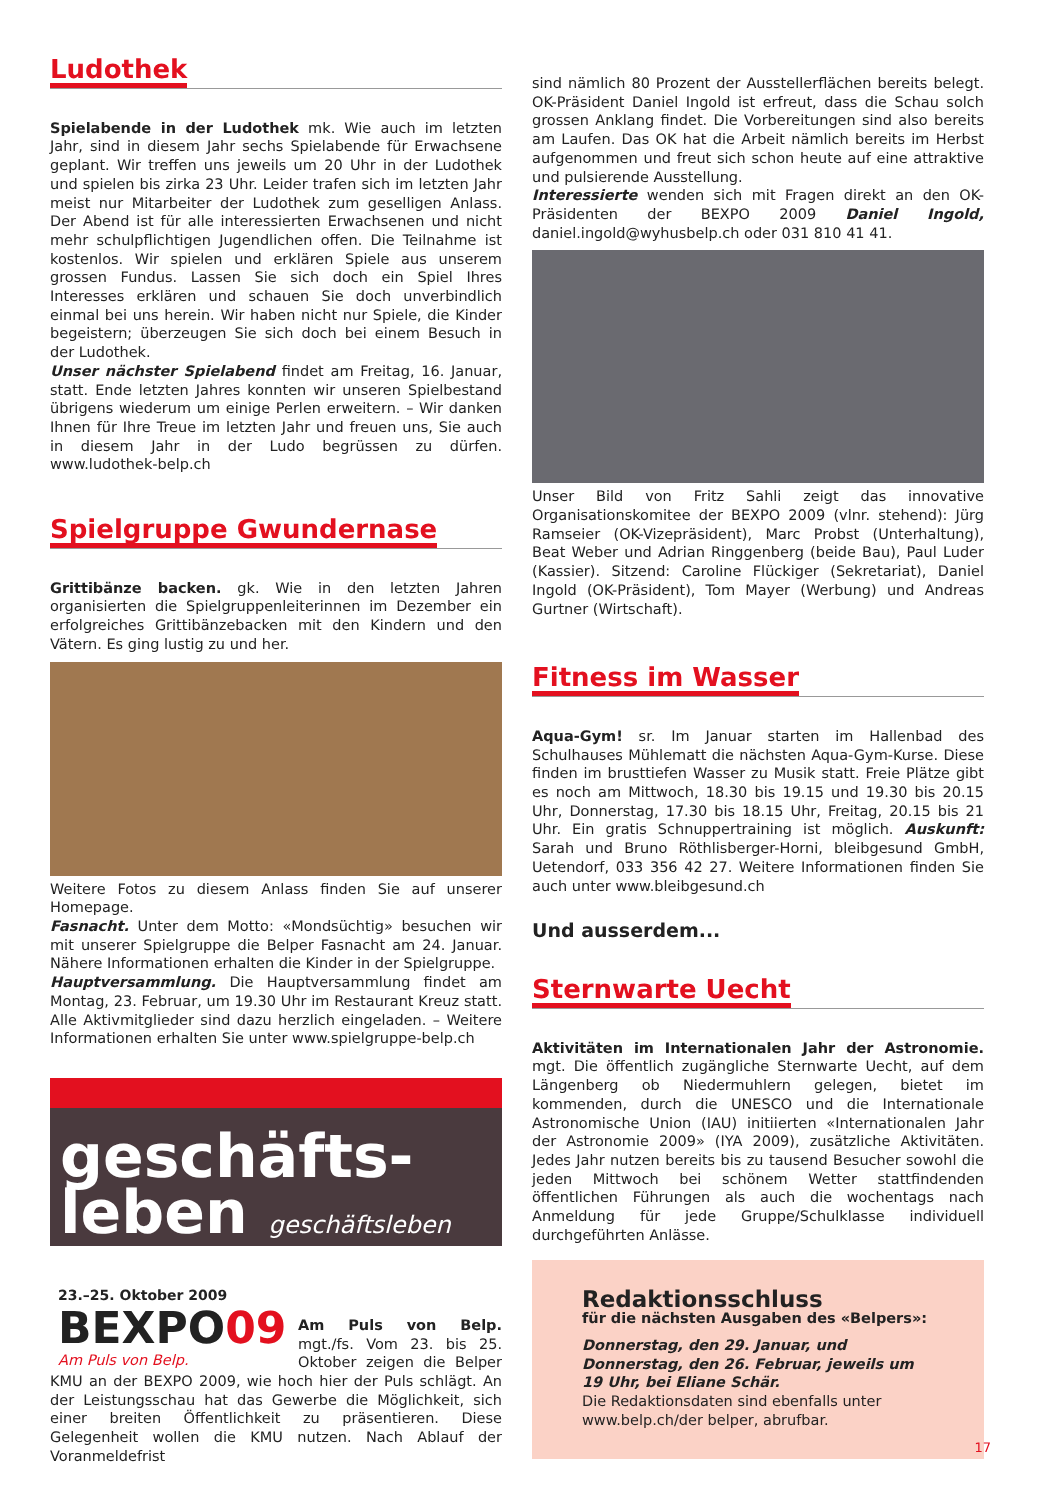Ludothek
Spielabende in der Ludothek mk. Wie auch im letzten Jahr, sind in diesem Jahr sechs Spielabende für Erwachsene geplant. Wir treffen uns jeweils um 20 Uhr in der Ludothek und spielen bis zirka 23 Uhr. Leider trafen sich im letzten Jahr meist nur Mitarbeiter der Ludothek zum geselligen Anlass. Der Abend ist für alle interessierten Erwachsenen und nicht mehr schulpflichtigen Jugendlichen offen. Die Teilnahme ist kostenlos. Wir spielen und erklären Spiele aus unserem grossen Fundus. Lassen Sie sich doch ein Spiel Ihres Interesses erklären und schauen Sie doch unverbindlich einmal bei uns herein. Wir haben nicht nur Spiele, die Kinder begeistern; überzeugen Sie sich doch bei einem Besuch in der Ludothek.
Unser nächster Spielabend findet am Freitag, 16. Januar, statt. Ende letzten Jahres konnten wir unseren Spielbestand übrigens wiederum um einige Perlen erweitern. – Wir danken Ihnen für Ihre Treue im letzten Jahr und freuen uns, Sie auch in diesem Jahr in der Ludo begrüssen zu dürfen. www.ludothek-belp.ch
Spielgruppe Gwundernase
Grittibänze backen. gk. Wie in den letzten Jahren organisierten die Spielgruppenleiterinnen im Dezember ein erfolgreiches Grittibänzebacken mit den Kindern und den Vätern. Es ging lustig zu und her.
Weitere Fotos zu diesem Anlass finden Sie auf unserer Homepage.
Fasnacht. Unter dem Motto: «Mondsüchtig» besuchen wir mit unserer Spielgruppe die Belper Fasnacht am 24. Januar. Nähere Informationen erhalten die Kinder in der Spielgruppe.
Hauptversammlung. Die Hauptversammlung findet am Montag, 23. Februar, um 19.30 Uhr im Restaurant Kreuz statt. Alle Aktivmitglieder sind dazu herzlich eingeladen. – Weitere Informationen erhalten Sie unter www.spielgruppe-belp.ch
geschäfts-
leben geschäftsleben
23.–25. Oktober 2009
BEXPO09
Am Puls von Belp.
Am Puls von Belp. mgt./fs. Vom 23. bis 25. Oktober zeigen die Belper KMU an der BEXPO 2009, wie hoch hier der Puls schlägt. An der Leistungsschau hat das Gewerbe die Möglichkeit, sich einer breiten Öffentlichkeit zu präsentieren. Diese Gelegenheit wollen die KMU nutzen. Nach Ablauf der Voranmeldefrist
sind nämlich 80 Prozent der Ausstellerflächen bereits belegt. OK-Präsident Daniel Ingold ist erfreut, dass die Schau solch grossen Anklang findet. Die Vorbereitungen sind also bereits am Laufen. Das OK hat die Arbeit nämlich bereits im Herbst aufgenommen und freut sich schon heute auf eine attraktive und pulsierende Ausstellung.
Interessierte wenden sich mit Fragen direkt an den OK-Präsidenten der BEXPO 2009 Daniel Ingold, daniel.ingold@wyhusbelp.ch oder 031 810 41 41.
Unser Bild von Fritz Sahli zeigt das innovative Organisationskomitee der BEXPO 2009 (vlnr. stehend): Jürg Ramseier (OK-Vizepräsident), Marc Probst (Unterhaltung), Beat Weber und Adrian Ringgenberg (beide Bau), Paul Luder (Kassier). Sitzend: Caroline Flückiger (Sekretariat), Daniel Ingold (OK-Präsident), Tom Mayer (Werbung) und Andreas Gurtner (Wirtschaft).
Fitness im Wasser
Aqua-Gym! sr. Im Januar starten im Hallenbad des Schulhauses Mühlematt die nächsten Aqua-Gym-Kurse. Diese finden im brusttiefen Wasser zu Musik statt. Freie Plätze gibt es noch am Mittwoch, 18.30 bis 19.15 und 19.30 bis 20.15 Uhr, Donnerstag, 17.30 bis 18.15 Uhr, Freitag, 20.15 bis 21 Uhr. Ein gratis Schnuppertraining ist möglich. Auskunft: Sarah und Bruno Röthlisberger-Horni, bleibgesund GmbH, Uetendorf, 033 356 42 27. Weitere Informationen finden Sie auch unter www.bleibgesund.ch
Und ausserdem...
Sternwarte Uecht
Aktivitäten im Internationalen Jahr der Astronomie. mgt. Die öffentlich zugängliche Sternwarte Uecht, auf dem Längenberg ob Niedermuhlern gelegen, bietet im kommenden, durch die UNESCO und die Internationale Astronomische Union (IAU) initiierten «Internationalen Jahr der Astronomie 2009» (IYA 2009), zusätzliche Aktivitäten. Jedes Jahr nutzen bereits bis zu tausend Besucher sowohl die jeden Mittwoch bei schönem Wetter stattfindenden öffentlichen Führungen als auch die wochentags nach Anmeldung für jede Gruppe/Schulklasse individuell durchgeführten Anlässe.
Redaktionsschluss
für die nächsten Ausgaben des «Belpers»:
Donnerstag, den 29. Januar, und Donnerstag, den 26. Februar, jeweils um 19 Uhr, bei Eliane Schär.
Die Redaktionsdaten sind ebenfalls unter www.belp.ch/der belper, abrufbar.
17